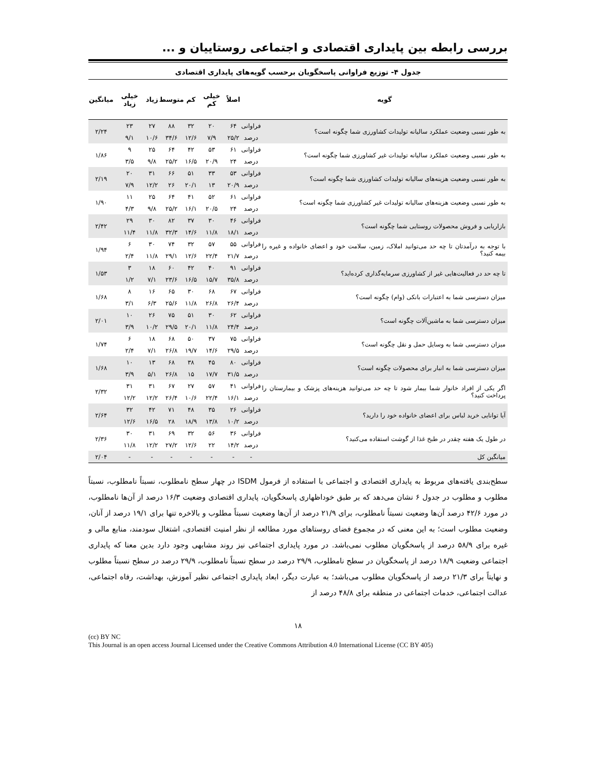بررسی رابطه بین پایداری اقتصادی و اجتماعی روستاییان و ...
جدول ۴- توزیع فراوانی پاسخگویان برحسب گویه‌های پایداری اقتصادی
| گویه | | اصلاً | خیلی کم | کم | متوسط | زیاد | خیلی زیاد | میانگین |
| --- | --- | --- | --- | --- | --- | --- | --- | --- |
| به طور نسبی وضعیت عملکرد سالیانه تولیدات کشاورزی شما چگونه است؟ | فراوانی | ۶۴ | ۲۰ | ۳۲ | ۸۸ | ۲۷ | ۲۳ | ۲/۲۴ |
| | درصد | ۲۵/۲ | ۷/۹ | ۱۲/۶ | ۳۴/۶ | ۱۰/۶ | ۹/۱ | |
| به طور نسبی وضعیت عملکرد سالیانه تولیدات غیر کشاورزی شما چگونه است؟ | فراوانی | ۶۱ | ۵۳ | ۴۲ | ۶۴ | ۲۵ | ۹ | ۱/۸۶ |
| | درصد | ۲۴ | ۲۰/۹ | ۱۶/۵ | ۲۵/۲ | ۹/۸ | ۳/۵ | |
| به طور نسبی وضعیت هزینه‌های سالیانه تولیدات کشاورزی شما چگونه است؟ | فراوانی | ۵۳ | ۳۳ | ۵۱ | ۶۶ | ۳۱ | ۲۰ | ۲/۱۹ |
| | درصد | ۲۰/۹ | ۱۳ | ۲۰/۱ | ۲۶ | ۱۲/۲ | ۷/۹ | |
| به طور نسبی وضعیت هزینه‌های سالیانه تولیدات غیر کشاورزی شما چگونه است؟ | فراوانی | ۶۱ | ۵۲ | ۴۱ | ۶۴ | ۲۵ | ۱۱ | ۱/۹۰ |
| | درصد | ۲۴ | ۲۰/۵ | ۱۶/۱ | ۲۵/۲ | ۹/۸ | ۴/۳ | |
| بازاریابی و فروش محصولات روستایی شما چگونه است؟ | فراوانی | ۴۶ | ۳۰ | ۳۷ | ۸۲ | ۳۰ | ۲۹ | ۲/۴۲ |
| | درصد | ۱۸/۱ | ۱۱/۸ | ۱۴/۶ | ۳۲/۳ | ۱۱/۸ | ۱۱/۴ | |
| با توجه به درآمدتان تا چه حد می‌توانید املاک، زمین، سلامت خود و اعضای خانواده و غیره را بیمه کنید؟ | فراوانی | ۵۵ | ۵۷ | ۳۲ | ۷۴ | ۳۰ | ۶ | ۱/۹۴ |
| | درصد | ۲۱/۷ | ۲۲/۴ | ۱۲/۶ | ۲۹/۱ | ۱۱/۸ | ۲/۴ | |
| تا چه حد در فعالیت‌هایی غیر از کشاورزی سرمایه‌گذاری کرده‌اید؟ | فراوانی | ۹۱ | ۴۰ | ۴۲ | ۶۰ | ۱۸ | ۳ | ۱/۵۳ |
| | درصد | ۳۵/۸ | ۱۵/۷ | ۱۶/۵ | ۲۳/۶ | ۷/۱ | ۱/۲ | |
| میزان دسترسی شما به اعتبارات بانکی (وام) چگونه است؟ | فراوانی | ۶۷ | ۶۸ | ۳۰ | ۶۵ | ۱۶ | ۸ | ۱/۶۸ |
| | درصد | ۲۶/۴ | ۲۶/۸ | ۱۱/۸ | ۲۵/۶ | ۶/۳ | ۳/۱ | |
| میزان دسترسی شما به ماشین‌آلات چگونه است؟ | فراوانی | ۶۲ | ۳۰ | ۵۱ | ۷۵ | ۲۶ | ۱۰ | ۲/۰۱ |
| | درصد | ۲۴/۴ | ۱۱/۸ | ۲۰/۱ | ۲۹/۵ | ۱۰/۲ | ۳/۹ | |
| میزان دسترسی شما به وسایل حمل و نقل چگونه است؟ | فراوانی | ۷۵ | ۳۷ | ۵۰ | ۶۸ | ۱۸ | ۶ | ۱/۷۴ |
| | درصد | ۲۹/۵ | ۱۴/۶ | ۱۹/۷ | ۲۶/۸ | ۷/۱ | ۲/۴ | |
| میزان دسترسی شما به انبار برای محصولات چگونه است؟ | فراوانی | ۸۰ | ۴۵ | ۳۸ | ۶۸ | ۱۳ | ۱۰ | ۱/۶۸ |
| | درصد | ۳۱/۵ | ۱۷/۷ | ۱۵ | ۲۶/۸ | ۵/۱ | ۳/۹ | |
| اگر یکی از افراد خانوار شما بیمار شود تا چه حد می‌توانید هزینه‌های پزشک و بیمارستان را پرداخت کنید؟ | فراوانی | ۴۱ | ۵۷ | ۲۷ | ۶۷ | ۳۱ | ۳۱ | ۲/۳۲ |
| | درصد | ۱۶/۱ | ۲۲/۴ | ۱۰/۶ | ۲۶/۴ | ۱۲/۲ | ۱۲/۲ | |
| آیا توانایی خرید لباس برای اعضای خانواده خود را دارید؟ | فراوانی | ۲۶ | ۳۵ | ۴۸ | ۷۱ | ۴۲ | ۳۲ | ۲/۶۴ |
| | درصد | ۱۰/۲ | ۱۳/۸ | ۱۸/۹ | ۲۸ | ۱۶/۵ | ۱۲/۶ | |
| در طول یک هفته چقدر در طبخ غذا از گوشت استفاده می‌کنید؟ | فراوانی | ۳۶ | ۵۶ | ۳۲ | ۶۹ | ۳۱ | ۳۰ | ۲/۳۶ |
| | درصد | ۱۴/۲ | ۲۲ | ۱۲/۶ | ۲۷/۲ | ۱۲/۲ | ۱۱/۸ | |
| میانگین کل | - | - | - | - | - | - | - | ۲/۰۴ |
سطح‌بندی یافته‌های مربوط به پایداری اقتصادی و اجتماعی با استفاده از فرمول ISDM در چهار سطح نامطلوب، نسبتاً نامطلوب، نسبتاً مطلوب و مطلوب در جدول ۶ نشان می‌دهد که بر طبق خوداظهاری پاسخگویان، پایداری اقتصادی وضعیت ۱۶/۳ درصد از آن‌ها نامطلوب، در مورد ۴۲/۶ درصد آن‌ها وضعیت نسبتاً نامطلوب، برای ۲۱/۹ درصد از آن‌ها وضعیت نسبتاً مطلوب و بالاخره تنها برای ۱۹/۱ درصد از آنان، وضعیت مطلوب است؛ به این معنی که در مجموع فضای روستاهای مورد مطالعه از نظر امنیت اقتصادی، اشتغال سودمند، منابع مالی و غیره برای ۵۸/۹ درصد از پاسخگویان مطلوب نمی‌باشد. در مورد پایداری اجتماعی نیز روند مشابهی وجود دارد بدین معنا که پایداری اجتماعی وضعیت ۱۸/۹ درصد از پاسخگویان در سطح نامطلوب، ۲۹/۹ درصد در سطح نسبتاً نامطلوب، ۲۹/۹ درصد در سطح نسبتاً مطلوب و نهایتاً برای ۲۱/۳ درصد از پاسخگویان مطلوب می‌باشد؛ به عبارت دیگر، ابعاد پایداری اجتماعی نظیر آموزش، بهداشت، رفاه اجتماعی، عدالت اجتماعی، خدمات اجتماعی در منطقه برای ۴۸/۸ درصد از
۱۸
(cc) BY NC
This Journal is an open access Journal Licensed under the Creative Commons Attribution 4.0 International License (CC BY 405)